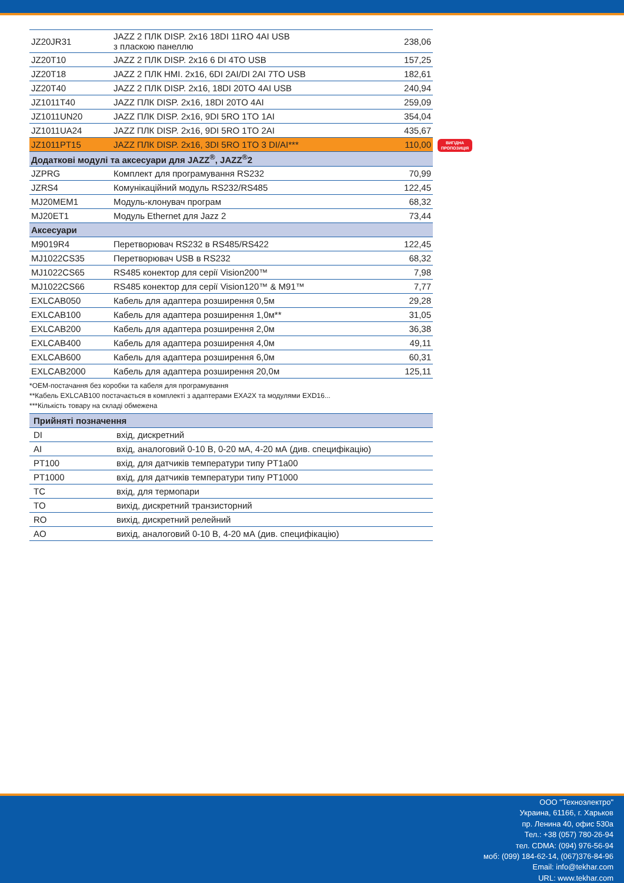| JZ20JR31 | JAZZ 2 ПЛК DISP. 2x16 18DI 11RO 4AI USB з пласкою панеллю | 238,06 |
| JZ20T10 | JAZZ 2 ПЛК DISP. 2x16 6 DI 4TO USB | 157,25 |
| JZ20T18 | JAZZ 2 ПЛК HMI. 2x16, 6DI 2AI/DI 2AI 7TO USB | 182,61 |
| JZ20T40 | JAZZ 2 ПЛК DISP. 2x16, 18DI 20TO 4AI USB | 240,94 |
| JZ1011T40 | JAZZ ПЛК DISP. 2x16, 18DI 20TO 4AI | 259,09 |
| JZ1011UN20 | JAZZ ПЛК DISP. 2x16, 9DI 5RO 1TO 1AI | 354,04 |
| JZ1011UA24 | JAZZ ПЛК DISP. 2x16, 9DI 5RO 1TO 2AI | 435,67 |
| JZ1011PT15 | JAZZ ПЛК DISP. 2x16, 3DI 5RO 1TO 3 DI/AI*** | 110,00 |
| Додаткові модулі та аксесуари для JAZZ<sup>®</sup>, JAZZ<sup>®</sup>2 | | |
| JZPRG | Комплект для програмування RS232 | 70,99 |
| JZRS4 | Комунікаційний модуль RS232/RS485 | 122,45 |
| MJ20MEM1 | Модуль-клонувач програм | 68,32 |
| MJ20ET1 | Модуль Ethernet для Jazz 2 | 73,44 |
| Аксесуари | | |
| M9019R4 | Перетворювач RS232 в RS485/RS422 | 122,45 |
| MJ1022CS35 | Перетворювач USB в RS232 | 68,32 |
| MJ1022CS65 | RS485 конектор для серії Vision200™ | 7,98 |
| MJ1022CS66 | RS485 конектор для серії Vision120™ & M91™ | 7,77 |
| EXLCAB050 | Кабель для адаптера розширення 0,5м | 29,28 |
| EXLCAB100 | Кабель для адаптера розширення 1,0м** | 31,05 |
| EXLCAB200 | Кабель для адаптера розширення 2,0м | 36,38 |
| EXLCAB400 | Кабель для адаптера розширення 4,0м | 49,11 |
| EXLCAB600 | Кабель для адаптера розширення 6,0м | 60,31 |
| EXLCAB2000 | Кабель для адаптера розширення 20,0м | 125,11 |
ВИГІДНА
ПРОПОЗИЦІЯ
*OEM-постачання без коробки та кабеля для програмування
**Кабель EXLCAB100 постачається в комплекті з адаптерами EXA2X та модулями EXD16...
***Кількість товару на складі обмежена
| Прийняті позначення | |
| DI | вхід, дискретний |
| AI | вхід, аналоговий 0-10 В, 0-20 мА, 4-20 мА (див. специфікацію) |
| PT100 | вхід, для датчиків температури типу PT1a00 |
| PT1000 | вхід, для датчиків температури типу PT1000 |
| TC | вхід, для термопари |
| TO | вихід, дискретний транзисторний |
| RO | вихід, дискретний релейний |
| AO | вихід, аналоговий 0-10 В, 4-20 мА (див. специфікацію) |
ООО "Техноэлектро"
Украина, 61166, г. Харьков
пр. Ленина 40, офис 530а
Тел.: +38 (057) 780-26-94
тел. CDMA: (094) 976-56-94
моб: (099) 184-62-14, (067)376-84-96
Email: info@tekhar.com
URL: www.tekhar.com